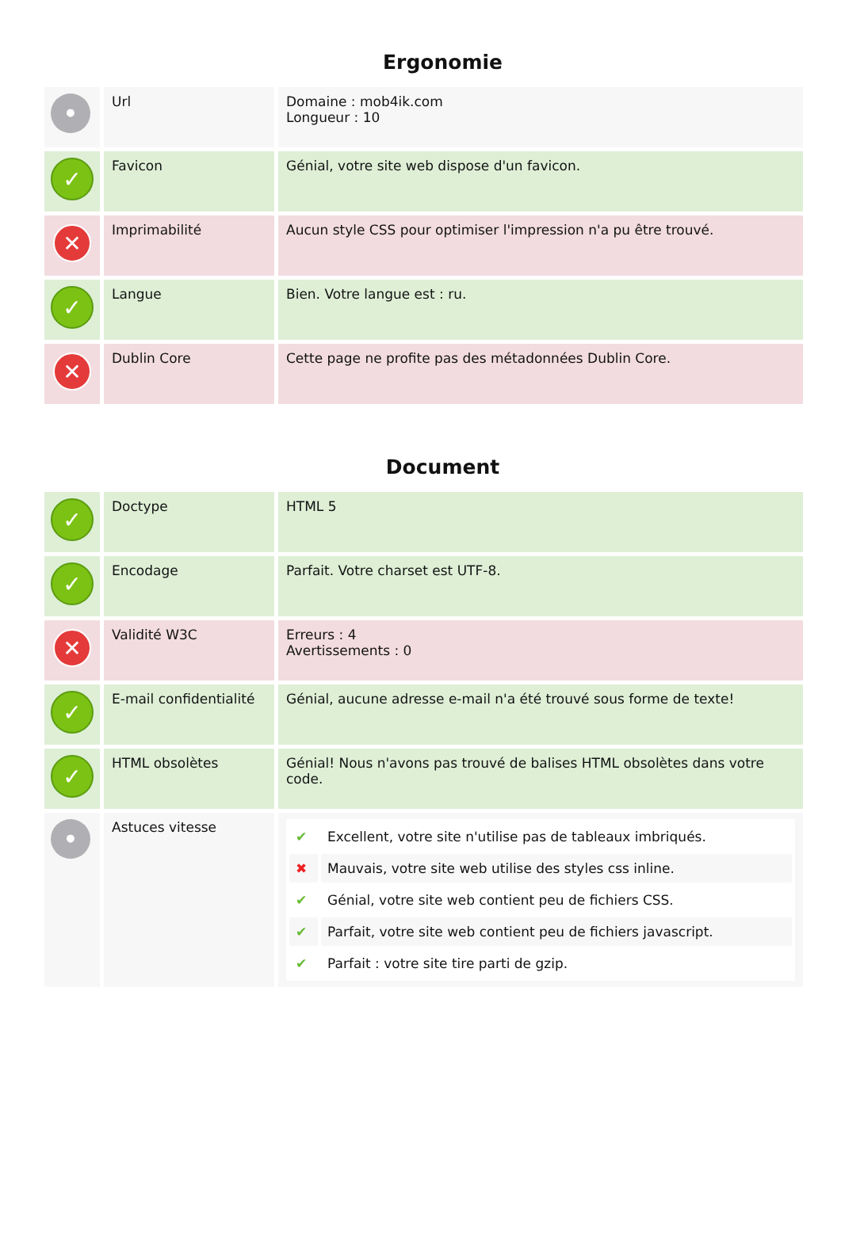Ergonomie
| • | Url | Domaine : mob4ik.com Longueur : 10 |
| ✓ | Favicon | Génial, votre site web dispose d'un favicon. |
| ✕ | Imprimabilité | Aucun style CSS pour optimiser l'impression n'a pu être trouvé. |
| ✓ | Langue | Bien. Votre langue est : ru. |
| ✕ | Dublin Core | Cette page ne profite pas des métadonnées Dublin Core. |
Document
| ✓ | Doctype | HTML 5 |
| ✓ | Encodage | Parfait. Votre charset est UTF-8. |
| ✕ | Validité W3C | Erreurs : 4 Avertissements : 0 |
| ✓ | E-mail confidentialité | Génial, aucune adresse e-mail n'a été trouvé sous forme de texte! |
| ✓ | HTML obsolètes | Génial! Nous n'avons pas trouvé de balises HTML obsolètes dans votre code. |
| • | Astuces vitesse | / ✔ / Excellent, votre site n'utilise pas de tableaux imbriqués. / / ✖ / Mauvais, votre site web utilise des styles css inline. / / ✔ / Génial, votre site web contient peu de fichiers CSS. / / ✔ / Parfait, votre site web contient peu de fichiers javascript. / / ✔ / Parfait : votre site tire parti de gzip. / |